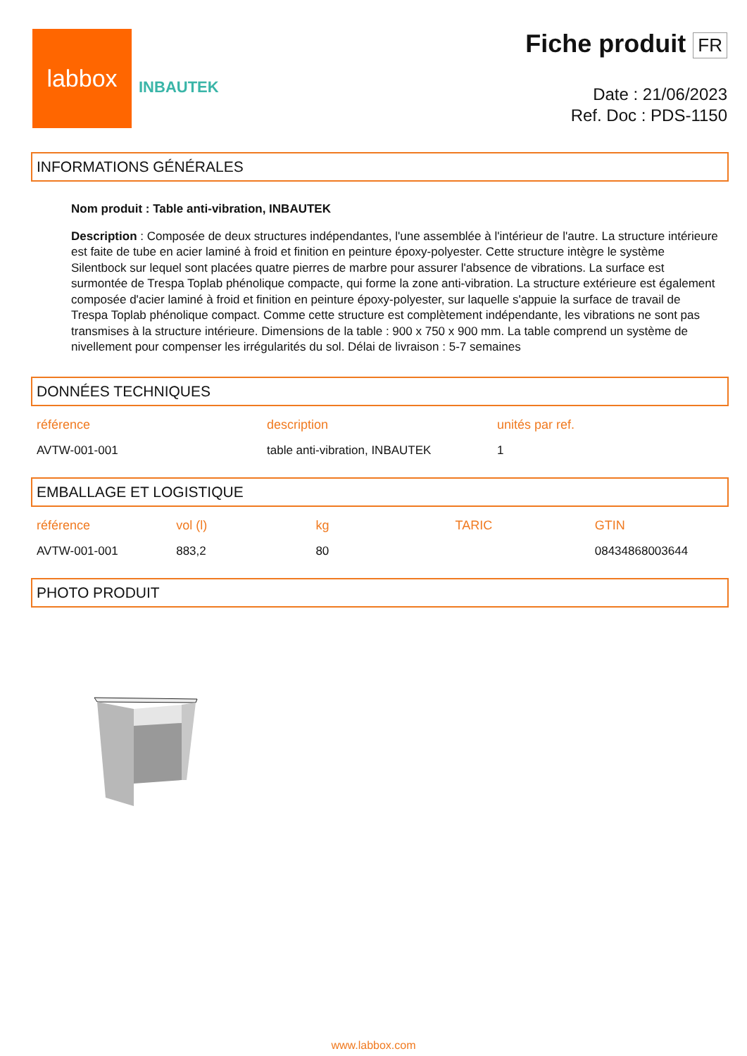labbox
INBAUTEK
Fiche produit FR
Date : 21/06/2023
Ref. Doc : PDS-1150
INFORMATIONS GÉNÉRALES
Nom produit : Table anti-vibration, INBAUTEK
Description : Composée de deux structures indépendantes, l'une assemblée à l'intérieur de l'autre. La structure intérieure est faite de tube en acier laminé à froid et finition en peinture époxy-polyester. Cette structure intègre le système Silentbock sur lequel sont placées quatre pierres de marbre pour assurer l'absence de vibrations. La surface est surmontée de Trespa Toplab phénolique compacte, qui forme la zone anti-vibration. La structure extérieure est également composée d'acier laminé à froid et finition en peinture époxy-polyester, sur laquelle s'appuie la surface de travail de Trespa Toplab phénolique compact. Comme cette structure est complètement indépendante, les vibrations ne sont pas transmises à la structure intérieure. Dimensions de la table : 900 x 750 x 900 mm. La table comprend un système de nivellement pour compenser les irrégularités du sol. Délai de livraison : 5-7 semaines
DONNÉES TECHNIQUES
| référence | description | unités par ref. |
| --- | --- | --- |
| AVTW-001-001 | table anti-vibration, INBAUTEK | 1 |
EMBALLAGE ET LOGISTIQUE
| référence | vol (l) | kg | TARIC | GTIN |
| --- | --- | --- | --- | --- |
| AVTW-001-001 | 883,2 | 80 | | 08434868003644 |
PHOTO PRODUIT
www.labbox.com